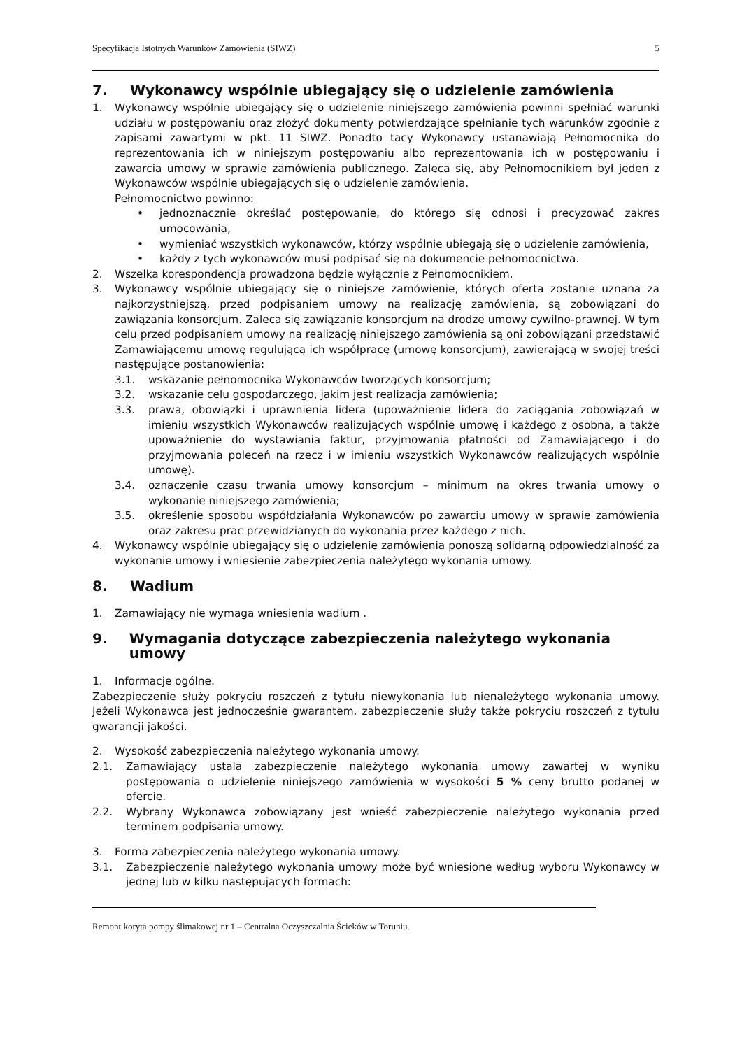Specyfikacja Istotnych Warunków Zamówienia (SIWZ) 5
7. Wykonawcy wspólnie ubiegający się o udzielenie zamówienia
1. Wykonawcy wspólnie ubiegający się o udzielenie niniejszego zamówienia powinni spełniać warunki udziału w postępowaniu oraz złożyć dokumenty potwierdzające spełnianie tych warunków zgodnie z zapisami zawartymi w pkt. 11 SIWZ. Ponadto tacy Wykonawcy ustanawiają Pełnomocnika do reprezentowania ich w niniejszym postępowaniu albo reprezentowania ich w postępowaniu i zawarcia umowy w sprawie zamówienia publicznego. Zaleca się, aby Pełnomocnikiem był jeden z Wykonawców wspólnie ubiegających się o udzielenie zamówienia.
Pełnomocnictwo powinno:
• jednoznacznie określać postępowanie, do którego się odnosi i precyzować zakres umocowania,
• wymieniać wszystkich wykonawców, którzy wspólnie ubiegają się o udzielenie zamówienia,
• każdy z tych wykonawców musi podpisać się na dokumencie pełnomocnictwa.
2. Wszelka korespondencja prowadzona będzie wyłącznie z Pełnomocnikiem.
3. Wykonawcy wspólnie ubiegający się o niniejsze zamówienie, których oferta zostanie uznana za najkorzystniejszą, przed podpisaniem umowy na realizację zamówienia, są zobowiązani do zawiązania konsorcjum. Zaleca się zawiązanie konsorcjum na drodze umowy cywilno-prawnej. W tym celu przed podpisaniem umowy na realizację niniejszego zamówienia są oni zobowiązani przedstawić Zamawiającemu umowę regulującą ich współpracę (umowę konsorcjum), zawierającą w swojej treści następujące postanowienia:
3.1. wskazanie pełnomocnika Wykonawców tworzących konsorcjum;
3.2. wskazanie celu gospodarczego, jakim jest realizacja zamówienia;
3.3. prawa, obowiązki i uprawnienia lidera (upoważnienie lidera do zaciągania zobowiązań w imieniu wszystkich Wykonawców realizujących wspólnie umowę i każdego z osobna, a także upoważnienie do wystawiania faktur, przyjmowania płatności od Zamawiającego i do przyjmowania poleceń na rzecz i w imieniu wszystkich Wykonawców realizujących wspólnie umowę).
3.4. oznaczenie czasu trwania umowy konsorcjum – minimum na okres trwania umowy o wykonanie niniejszego zamówienia;
3.5. określenie sposobu współdziałania Wykonawców po zawarciu umowy w sprawie zamówienia oraz zakresu prac przewidzianych do wykonania przez każdego z nich.
4. Wykonawcy wspólnie ubiegający się o udzielenie zamówienia ponoszą solidarną odpowiedzialność za wykonanie umowy i wniesienie zabezpieczenia należytego wykonania umowy.
8. Wadium
1. Zamawiający nie wymaga wniesienia wadium .
9. Wymagania dotyczące zabezpieczenia należytego wykonania umowy
1. Informacje ogólne.
Zabezpieczenie służy pokryciu roszczeń z tytułu niewykonania lub nienależytego wykonania umowy. Jeżeli Wykonawca jest jednocześnie gwarantem, zabezpieczenie służy także pokryciu roszczeń z tytułu gwarancji jakości.
2. Wysokość zabezpieczenia należytego wykonania umowy.
2.1.
Zamawiający ustala zabezpieczenie należytego wykonania umowy zawartej w wyniku postępowania o udzielenie niniejszego zamówienia w wysokości 5 % ceny brutto podanej w ofercie.
2.2.
Wybrany Wykonawca zobowiązany jest wnieść zabezpieczenie należytego wykonania przed terminem podpisania umowy.
3. Forma zabezpieczenia należytego wykonania umowy.
3.1.
Zabezpieczenie należytego wykonania umowy może być wniesione według wyboru Wykonawcy w jednej lub w kilku następujących formach:
Remont koryta pompy ślimakowej nr 1 – Centralna Oczyszczalnia Ścieków w Toruniu.